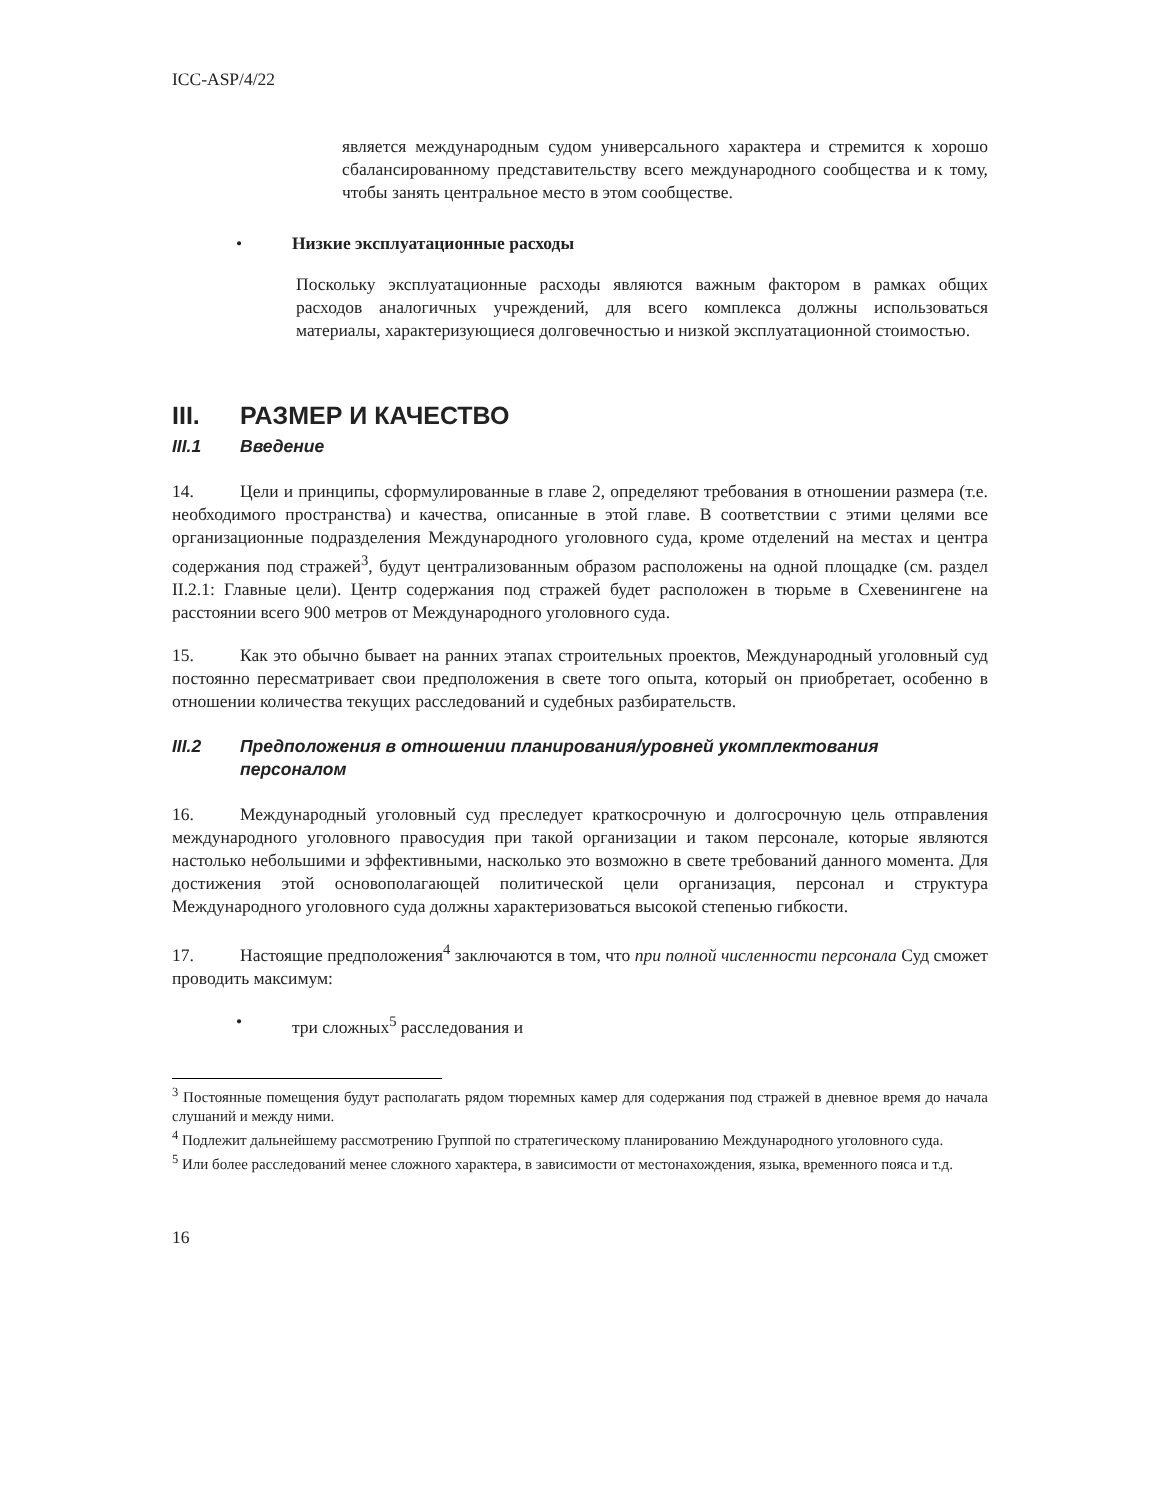ICC-ASP/4/22
является международным судом универсального характера и стремится к хорошо сбалансированному представительству всего международного сообщества и к тому, чтобы занять центральное место в этом сообществе.
• Низкие эксплуатационные расходы
Поскольку эксплуатационные расходы являются важным фактором в рамках общих расходов аналогичных учреждений, для всего комплекса должны использоваться материалы, характеризующиеся долговечностью и низкой эксплуатационной стоимостью.
III. РАЗМЕР И КАЧЕСТВО
III.1 Введение
14. Цели и принципы, сформулированные в главе 2, определяют требования в отношении размера (т.е. необходимого пространства) и качества, описанные в этой главе. В соответствии с этими целями все организационные подразделения Международного уголовного суда, кроме отделений на местах и центра содержания под стражей<sup>3</sup>, будут централизованным образом расположены на одной площадке (см. раздел II.2.1: Главные цели). Центр содержания под стражей будет расположен в тюрьме в Схевенингене на расстоянии всего 900 метров от Международного уголовного суда.
15. Как это обычно бывает на ранних этапах строительных проектов, Международный уголовный суд постоянно пересматривает свои предположения в свете того опыта, который он приобретает, особенно в отношении количества текущих расследований и судебных разбирательств.
III.2 Предположения в отношении планирования/уровней укомплектования персоналом
16. Международный уголовный суд преследует краткосрочную и долгосрочную цель отправления международного уголовного правосудия при такой организации и таком персонале, которые являются настолько небольшими и эффективными, насколько это возможно в свете требований данного момента. Для достижения этой основополагающей политической цели организация, персонал и структура Международного уголовного суда должны характеризоваться высокой степенью гибкости.
17. Настоящие предположения<sup>4</sup> заключаются в том, что при полной численности персонала Суд сможет проводить максимум:
• три сложных<sup>5</sup> расследования и
<sup>3</sup> Постоянные помещения будут располагать рядом тюремных камер для содержания под стражей в дневное время до начала слушаний и между ними.
<sup>4</sup> Подлежит дальнейшему рассмотрению Группой по стратегическому планированию Международного уголовного суда.
<sup>5</sup> Или более расследований менее сложного характера, в зависимости от местонахождения, языка, временного пояса и т.д.
16